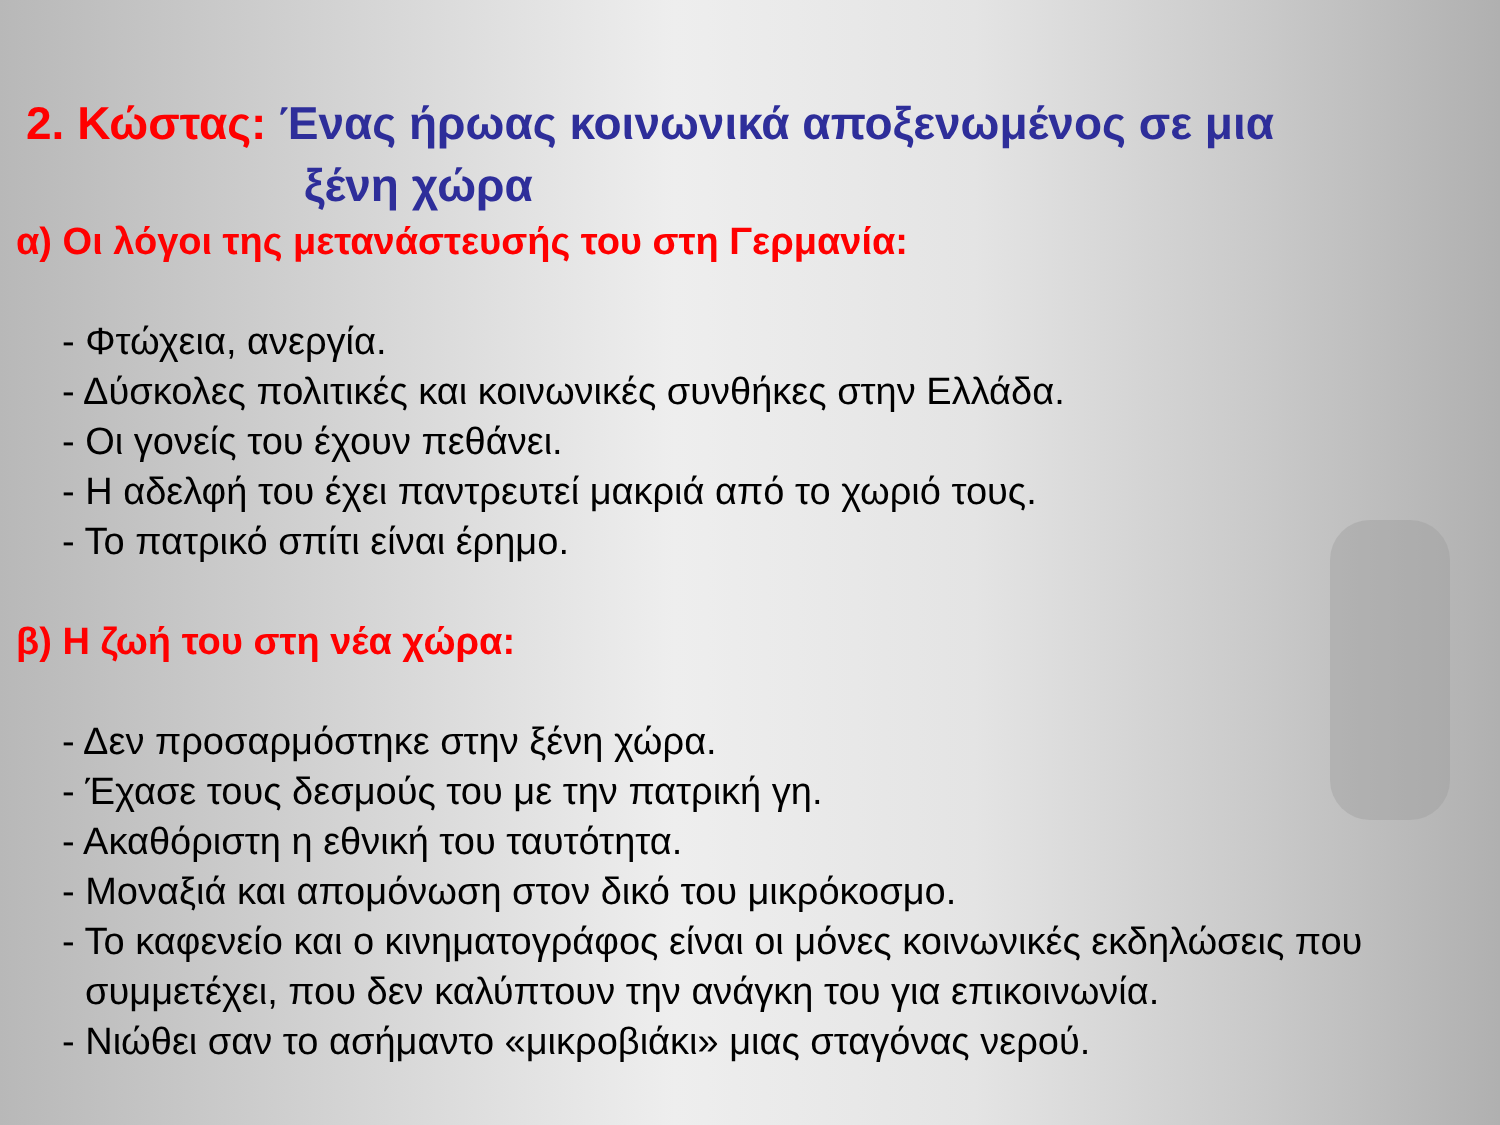2. Κώστας: Ένας ήρωας κοινωνικά αποξενωμένος σε μια
ξένη χώρα
α) Οι λόγοι της μετανάστευσής του στη Γερμανία:
- Φτώχεια, ανεργία.
- Δύσκολες πολιτικές και κοινωνικές συνθήκες στην Ελλάδα.
- Οι γονείς του έχουν πεθάνει.
- Η αδελφή του έχει παντρευτεί μακριά από το χωριό τους.
- Το πατρικό σπίτι είναι έρημο.
β) Η ζωή του στη νέα χώρα:
- Δεν προσαρμόστηκε στην ξένη χώρα.
- Έχασε τους δεσμούς του με την πατρική γη.
- Ακαθόριστη η εθνική του ταυτότητα.
- Μοναξιά και απομόνωση στον δικό του μικρόκοσμο.
- Το καφενείο και ο κινηματογράφος είναι οι μόνες κοινωνικές εκδηλώσεις που συμμετέχει, που δεν καλύπτουν την ανάγκη του για επικοινωνία.
- Νιώθει σαν το ασήμαντο «μικροβιάκι» μιας σταγόνας νερού.